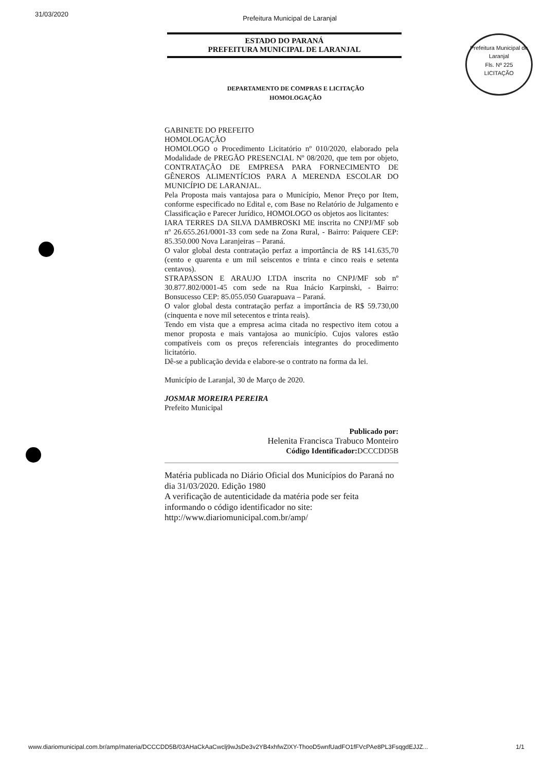31/03/2020 Prefeitura Municipal de Laranjal
ESTADO DO PARANÁ
PREFEITURA MUNICIPAL DE LARANJAL
Prefeitura Municipal de Laranjal
Fls. Nº 225
LICITAÇÃO
DEPARTAMENTO DE COMPRAS E LICITAÇÃO
HOMOLOGAÇÃO
GABINETE DO PREFEITO
HOMOLOGAÇÃO
HOMOLOGO o Procedimento Licitatório nº 010/2020, elaborado pela Modalidade de PREGÃO PRESENCIAL Nº 08/2020, que tem por objeto, CONTRATAÇÃO DE EMPRESA PARA FORNECIMENTO DE GÊNEROS ALIMENTÍCIOS PARA A MERENDA ESCOLAR DO MUNICÍPIO DE LARANJAL.
Pela Proposta mais vantajosa para o Município, Menor Preço por Item, conforme especificado no Edital e, com Base no Relatório de Julgamento e Classificação e Parecer Jurídico, HOMOLOGO os objetos aos licitantes:
IARA TERRES DA SILVA DAMBROSKI ME inscrita no CNPJ/MF sob nº 26.655.261/0001-33 com sede na Zona Rural, - Bairro: Paiquere CEP: 85.350.000 Nova Laranjeiras – Paraná.
O valor global desta contratação perfaz a importância de R$ 141.635,70 (cento e quarenta e um mil seiscentos e trinta e cinco reais e setenta centavos).
STRAPASSON E ARAUJO LTDA inscrita no CNPJ/MF sob nº 30.877.802/0001-45 com sede na Rua Inácio Karpinski, - Bairro: Bonsucesso CEP: 85.055.050 Guarapuava – Paraná.
O valor global desta contratação perfaz a importância de R$ 59.730,00 (cinquenta e nove mil setecentos e trinta reais).
Tendo em vista que a empresa acima citada no respectivo item cotou a menor proposta e mais vantajosa ao município. Cujos valores estão compatíveis com os preços referenciais integrantes do procedimento licitatório.
Dê-se a publicação devida e elabore-se o contrato na forma da lei.
Município de Laranjal, 30 de Março de 2020.
JOSMAR MOREIRA PEREIRA
Prefeito Municipal
Publicado por:
Helenita Francisca Trabuco Monteiro
Código Identificador: DCCCDD5B
Matéria publicada no Diário Oficial dos Municípios do Paraná no dia 31/03/2020. Edição 1980
A verificação de autenticidade da matéria pode ser feita informando o código identificador no site:
http://www.diariomunicipal.com.br/amp/
www.diariomunicipal.com.br/amp/materia/DCCCDD5B/03AHaCkAaCwclj9wJsDe3v2YB4xhfwZIXY-ThooD5wnfUadFO1fFVcPAe8PL3FsqgdEJJZ... 1/1